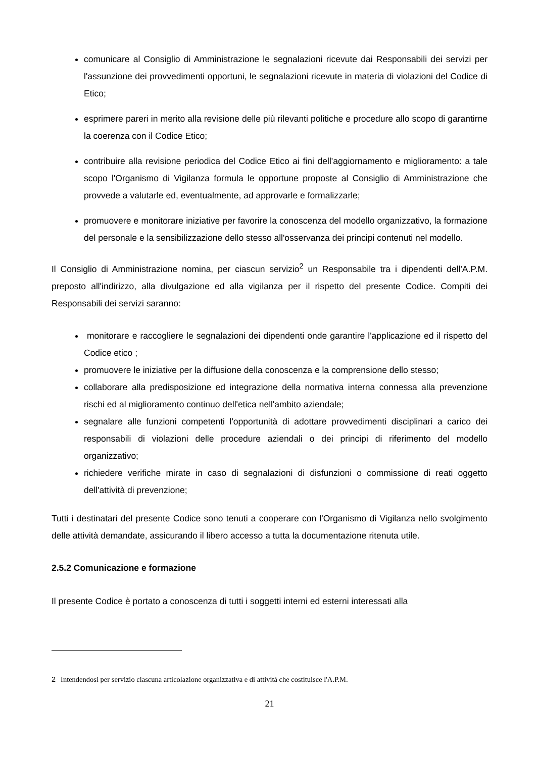comunicare al Consiglio di Amministrazione le segnalazioni ricevute dai Responsabili dei servizi per l'assunzione dei provvedimenti opportuni, le segnalazioni ricevute in materia di violazioni del Codice di Etico;
esprimere pareri in merito alla revisione delle più rilevanti politiche e procedure allo scopo di garantirne la coerenza con il Codice Etico;
contribuire alla revisione periodica del Codice Etico ai fini dell'aggiornamento e miglioramento: a tale scopo l'Organismo di Vigilanza formula le opportune proposte al Consiglio di Amministrazione che provvede a valutarle ed, eventualmente, ad approvarle e formalizzarle;
promuovere e monitorare iniziative per favorire la conoscenza del modello organizzativo, la formazione del personale e la sensibilizzazione dello stesso all'osservanza dei principi contenuti nel modello.
Il Consiglio di Amministrazione nomina, per ciascun servizio<sup>2</sup> un Responsabile tra i dipendenti dell'A.P.M. preposto all'indirizzo, alla divulgazione ed alla vigilanza per il rispetto del presente Codice. Compiti dei Responsabili dei servizi saranno:
monitorare e raccogliere le segnalazioni dei dipendenti onde garantire l'applicazione ed il rispetto del Codice etico ;
promuovere le iniziative per la diffusione della conoscenza e la comprensione dello stesso;
collaborare alla predisposizione ed integrazione della normativa interna connessa alla prevenzione rischi ed al miglioramento continuo dell'etica nell'ambito aziendale;
segnalare alle funzioni competenti l'opportunità di adottare provvedimenti disciplinari a carico dei responsabili di violazioni delle procedure aziendali o dei principi di riferimento del modello organizzativo;
richiedere verifiche mirate in caso di segnalazioni di disfunzioni o commissione di reati oggetto dell'attività di prevenzione;
Tutti i destinatari del presente Codice sono tenuti a cooperare con l'Organismo di Vigilanza nello svolgimento delle attività demandate, assicurando il libero accesso a tutta la documentazione ritenuta utile.
2.5.2 Comunicazione e formazione
Il presente Codice è portato a conoscenza di tutti i soggetti interni ed esterni interessati alla
2 Intendendosi per servizio ciascuna articolazione organizzativa e di attività che costituisce l'A.P.M.
21